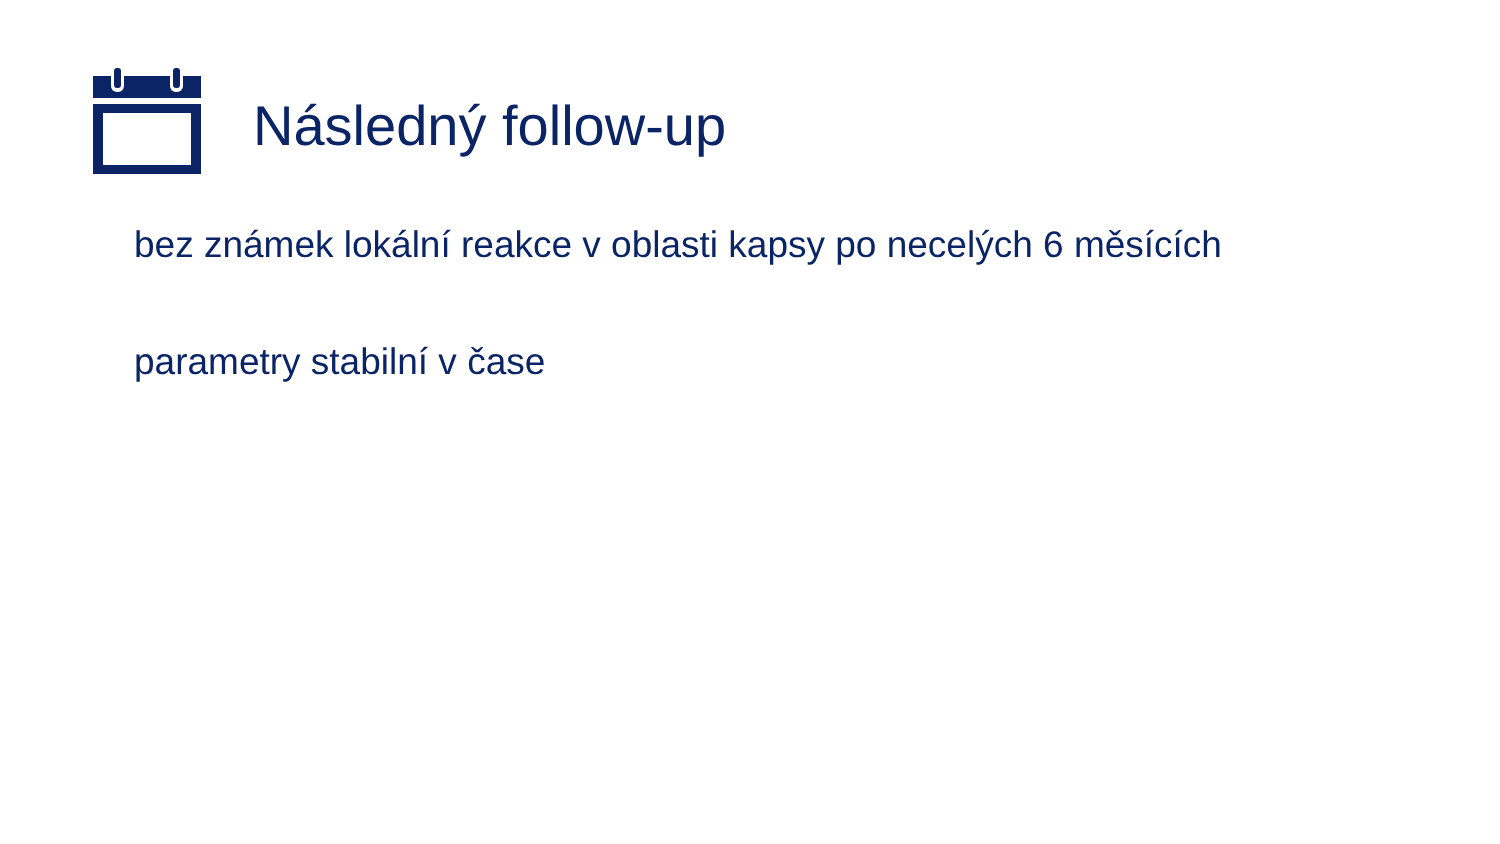Následný follow-up
bez známek lokální reakce v oblasti kapsy po necelých 6 měsících
parametry stabilní v čase